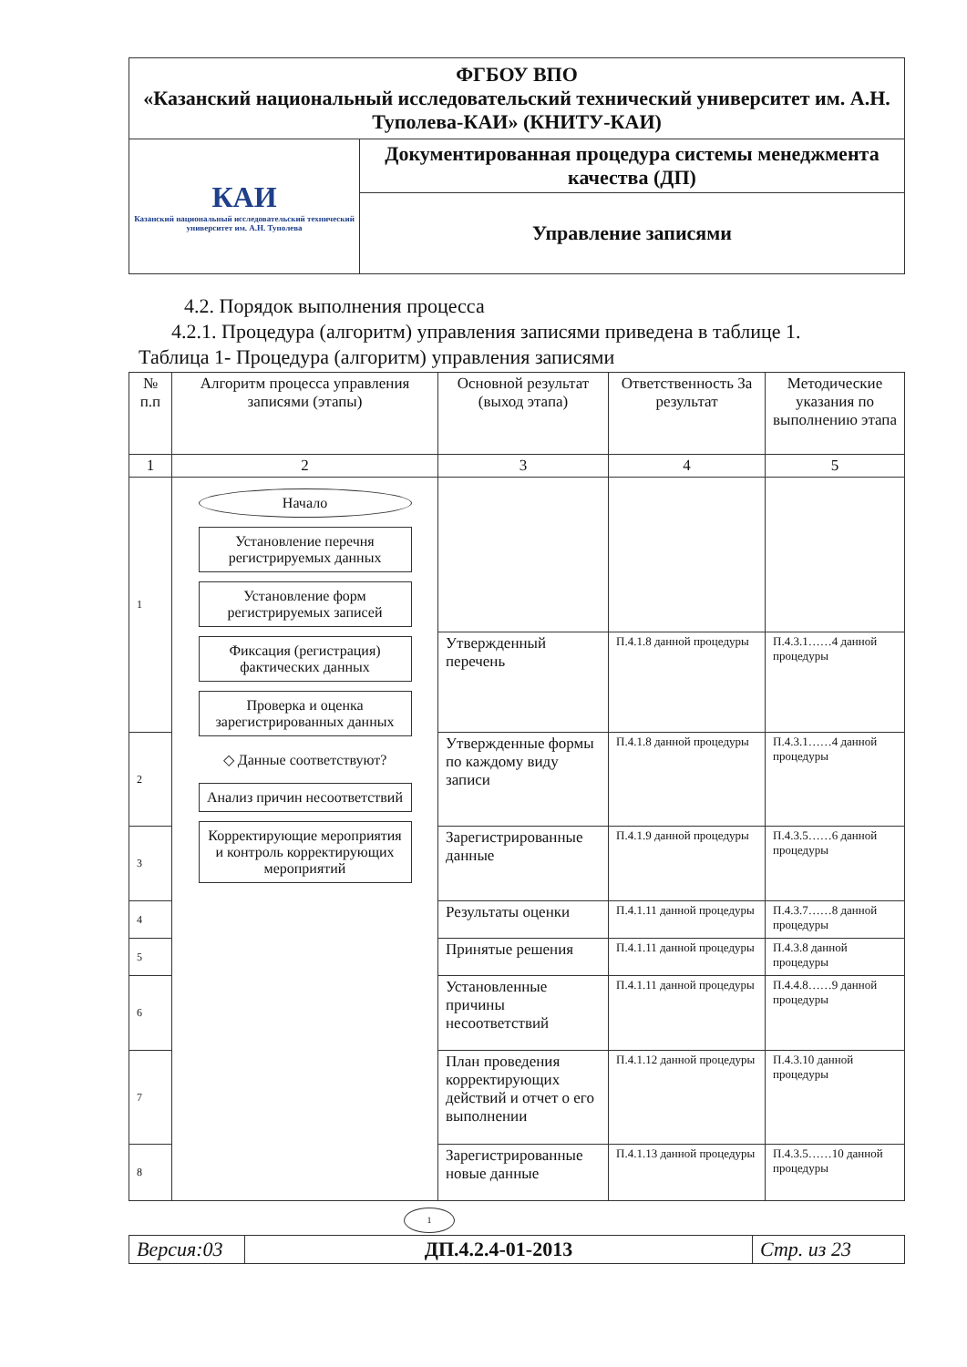| ФГБОУ ВПО «Казанский национальный исследовательский технический университет им. А.Н. Туполева-КАИ» (КНИТУ-КАИ) | |
| КАИ Казанский национальный исследовательский технический университет им. А.Н. Туполева | Документированная процедура системы менеджмента качества (ДП) |
| | Управление записями |
4.2. Порядок выполнения процесса
4.2.1. Процедура (алгоритм) управления записями приведена в таблице 1.
Таблица 1- Процедура (алгоритм) управления записями
| № п.п | Алгоритм процесса управления записями (этапы) | Основной результат (выход этапа) | Ответственность За результат | Методические указания по выполнению этапа |
| --- | --- | --- | --- | --- |
| 1 | 2 | 3 | 4 | 5 |
| 1 | Начало Установление перечня регистрируемых данных Установление форм регистрируемых записей Фиксация (регистрация) фактических данных Проверка и оценка зарегистрированных данных ◇ Данные соответствуют? Анализ причин несоответствий Корректирующие мероприятия и контроль корректирующих мероприятий | | | |
| | | Утвержденный перечень | П.4.1.8 данной процедуры | П.4.3.1……4 данной процедуры |
| 2 | | Утвержденные формы по каждому виду записи | П.4.1.8 данной процедуры | П.4.3.1……4 данной процедуры |
| 3 | | Зарегистрированные данные | П.4.1.9 данной процедуры | П.4.3.5……6 данной процедуры |
| 4 | | Результаты оценки | П.4.1.11 данной процедуры | П.4.3.7……8 данной процедуры |
| 5 | | Принятые решения | П.4.1.11 данной процедуры | П.4.3.8 данной процедуры |
| 6 | | Установленные причины несоответствий | П.4.1.11 данной процедуры | П.4.4.8……9 данной процедуры |
| 7 | | План проведения корректирующих действий и отчет о его выполнении | П.4.1.12 данной процедуры | П.4.3.10 данной процедуры |
| 8 | | Зарегистрированные новые данные | П.4.1.13 данной процедуры | П.4.3.5……10 данной процедуры |
1
| Версия:03 | ДП.4.2.4-01-2013 | Стр. из 23 |